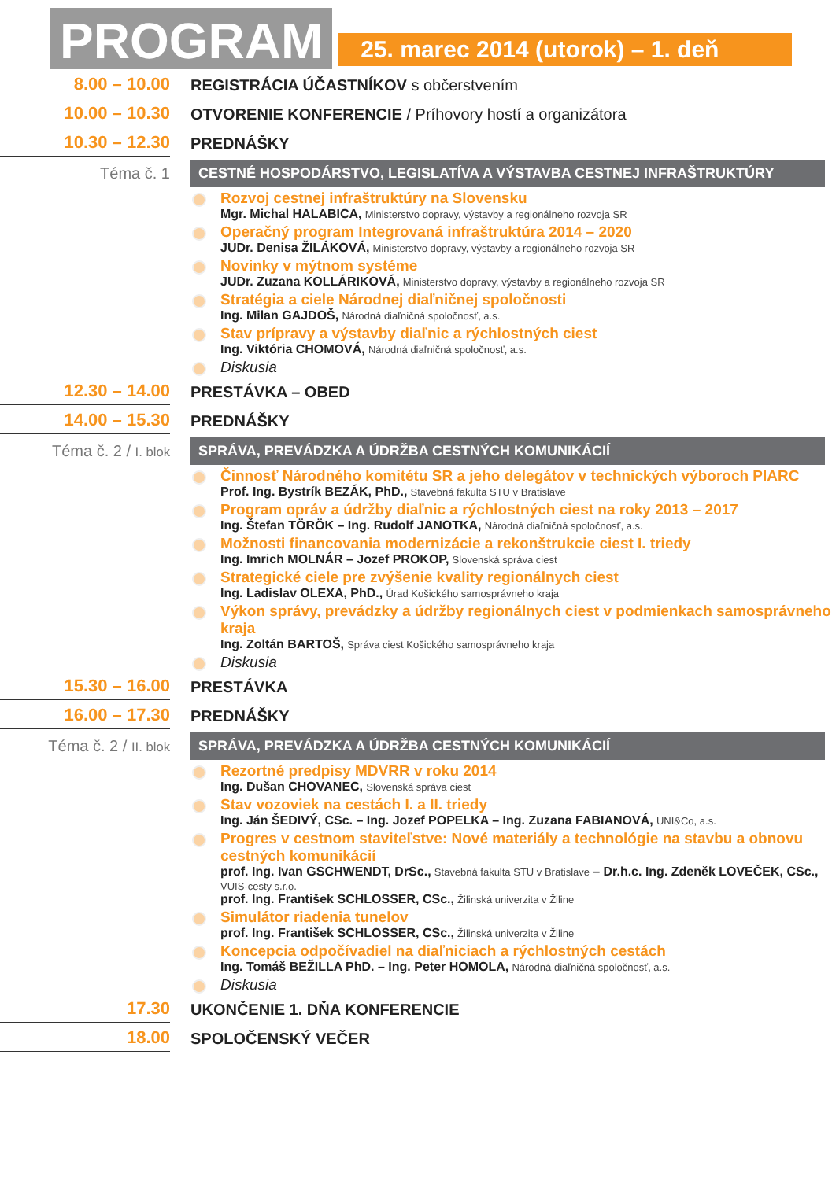PROGRAM
25. marec 2014 (utorok) – 1. deň
8.00 – 10.00
REGISTRÁCIA ÚČASTNÍKOV s občerstvením
10.00 – 10.30
OTVORENIE KONFERENCIE / Príhovory hostí a organizátora
10.30 – 12.30 PREDNÁŠKY
Téma č. 1
CESTNÉ HOSPODÁRSTVO, LEGISLATÍVA A VÝSTAVBA CESTNEJ INFRAŠTRUKTÚRY
Rozvoj cestnej infraštruktúry na Slovensku
Mgr. Michal HALABICA, Ministerstvo dopravy, výstavby a regionálneho rozvoja SR
Operačný program Integrovaná infraštruktúra 2014 – 2020
JUDr. Denisa ŽILÁKOVÁ, Ministerstvo dopravy, výstavby a regionálneho rozvoja SR
Novinky v mýtnom systéme
JUDr. Zuzana KOLLÁRIKOVÁ, Ministerstvo dopravy, výstavby a regionálneho rozvoja SR
Stratégia a ciele Národnej diaľničnej spoločnosti
Ing. Milan GAJDOŠ, Národná diaľničná spoločnosť, a.s.
Stav prípravy a výstavby diaľnic a rýchlostných ciest
Ing. Viktória CHOMOVÁ, Národná diaľničná spoločnosť, a.s.
Diskusia
12.30 – 14.00 PRESTÁVKA – OBED
14.00 – 15.30 PREDNÁŠKY
Téma č. 2 / I. blok
SPRÁVA, PREVÁDZKA A ÚDRŽBA CESTNÝCH KOMUNIKÁCIÍ
Činnosť Národného komitétu SR a jeho delegátov v technických výboroch PIARC
Prof. Ing. Bystrík BEZÁK, PhD., Stavebná fakulta STU v Bratislave
Program opráv a údržby diaľnic a rýchlostných ciest na roky 2013 – 2017
Ing. Štefan TÖRÖK – Ing. Rudolf JANOTKA, Národná diaľničná spoločnosť, a.s.
Možnosti financovania modernizácie a rekonštrukcie ciest I. triedy
Ing. Imrich MOLNÁR – Jozef PROKOP, Slovenská správa ciest
Strategické ciele pre zvýšenie kvality regionálnych ciest
Ing. Ladislav OLEXA, PhD., Úrad Košického samosprávneho kraja
Výkon správy, prevádzky a údržby regionálnych ciest v podmienkach samosprávneho kraja
Ing. Zoltán BARTOŠ, Správa ciest Košického samosprávneho kraja
Diskusia
15.30 – 16.00 PRESTÁVKA
16.00 – 17.30 PREDNÁŠKY
Téma č. 2 / II. blok
SPRÁVA, PREVÁDZKA A ÚDRŽBA CESTNÝCH KOMUNIKÁCIÍ
Rezortné predpisy MDVRR v roku 2014
Ing. Dušan CHOVANEC, Slovenská správa ciest
Stav vozoviek na cestách I. a II. triedy
Ing. Ján ŠEDIVÝ, CSc. – Ing. Jozef POPELKA – Ing. Zuzana FABIANOVÁ, UNI&Co, a.s.
Progres v cestnom staviteľstve: Nové materiály a technológie na stavbu a obnovu cestných komunikácií
prof. Ing. Ivan GSCHWENDT, DrSc., Stavebná fakulta STU v Bratislave – Dr.h.c. Ing. Zdeněk LOVEČEK, CSc., VUIS-cesty s.r.o.
prof. Ing. František SCHLOSSER, CSc., Žilinská univerzita v Žiline
Simulátor riadenia tunelov
prof. Ing. František SCHLOSSER, CSc., Žilinská univerzita v Žiline
Koncepcia odpočívadiel na diaľniciach a rýchlostných cestách
Ing. Tomáš BEŽILLA PhD. – Ing. Peter HOMOLA, Národná diaľničná spoločnosť, a.s.
Diskusia
17.30 UKONČENIE 1. DŇA KONFERENCIE
18.00 SPOLOČENSKÝ VEČER